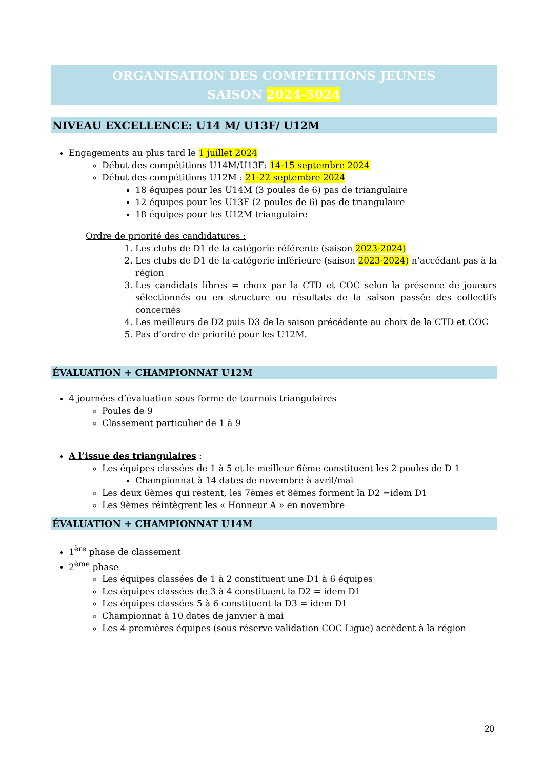ORGANISATION DES COMPÉTITIONS JEUNES
SAISON 2024-5024
NIVEAU EXCELLENCE: U14 M/ U13F/ U12M
Engagements au plus tard le 1 juillet 2024
Début des compétitions U14M/U13F: 14-15 septembre 2024
Début des compétitions U12M : 21-22 septembre 2024
18 équipes pour les U14M (3 poules de 6) pas de triangulaire
12 équipes pour les U13F (2 poules de 6) pas de triangulaire
18 équipes pour les U12M triangulaire
Ordre de priorité des candidatures :
1. Les clubs de D1 de la catégorie référente (saison 2023-2024)
2. Les clubs de D1 de la catégorie inférieure (saison 2023-2024) n’accédant pas à la région
3. Les candidats libres = choix par la CTD et COC selon la présence de joueurs sélectionnés ou en structure ou résultats de la saison passée des collectifs concernés
4. Les meilleurs de D2 puis D3 de la saison précédente au choix de la CTD et COC
5. Pas d’ordre de priorité pour les U12M.
ÉVALUATION + CHAMPIONNAT U12M
4 journées d’évaluation sous forme de tournois triangulaires
Poules de 9
Classement particulier de 1 à 9
A l’issue des triangulaires :
Les équipes classées de 1 à 5 et le meilleur 6ème constituent les 2 poules de D 1
Championnat à 14 dates de novembre à avril/mai
Les deux 6èmes qui restent, les 7èmes et 8èmes forment la D2 =idem D1
Les 9èmes réintègrent les « Honneur A » en novembre
ÉVALUATION + CHAMPIONNAT U14M
1<sup>ère</sup> phase de classement
2<sup>ème</sup> phase
Les équipes classées de 1 à 2 constituent une D1 à 6 équipes
Les équipes classées de 3 à 4 constituent la D2 = idem D1
Les équipes classées 5 à 6 constituent la D3 = idem D1
Championnat à 10 dates de janvier à mai
Les 4 premières équipes (sous réserve validation COC Ligue) accèdent à la région
20